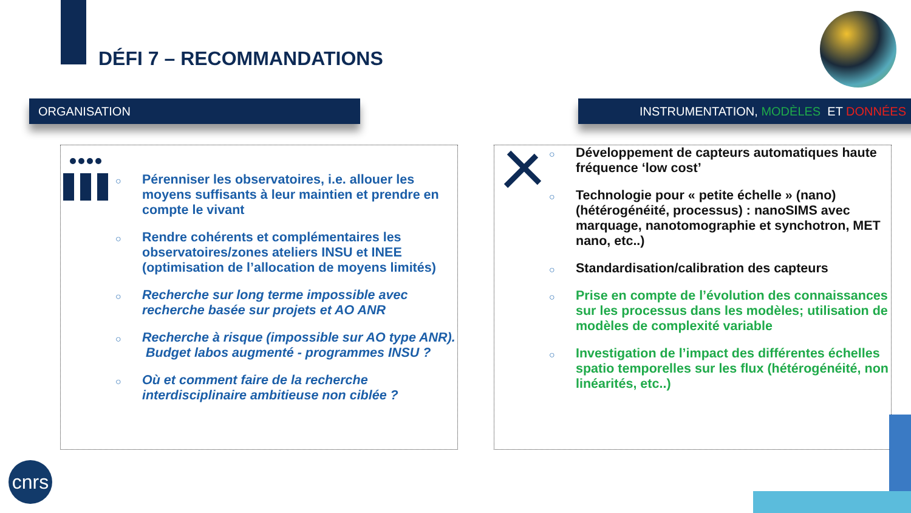DÉFI 7 – RECOMMANDATIONS
ORGANISATION INSTRUMENTATION, MODÈLES ET DONNÉES
○ Pérenniser les observatoires, i.e. allouer les moyens suffisants à leur maintien et prendre en compte le vivant
○ Rendre cohérents et complémentaires les observatoires/zones ateliers INSU et INEE (optimisation de l’allocation de moyens limités)
○ Recherche sur long terme impossible avec recherche basée sur projets et AO ANR
○ Recherche à risque (impossible sur AO type ANR). Budget labos augmenté - programmes INSU ?
○ Où et comment faire de la recherche interdisciplinaire ambitieuse non ciblée ?
○ Développement de capteurs automatiques haute fréquence ‘low cost’
○ Technologie pour « petite échelle » (nano) (hétérogénéité, processus) : nanoSIMS avec marquage, nanotomographie et synchotron, MET nano, etc..)
○ Standardisation/calibration des capteurs
○ Prise en compte de l’évolution des connaissances sur les processus dans les modèles; utilisation de modèles de complexité variable
○ Investigation de l’impact des différentes échelles spatio temporelles sur les flux (hétérogénéité, non linéarités, etc..)
cnrs